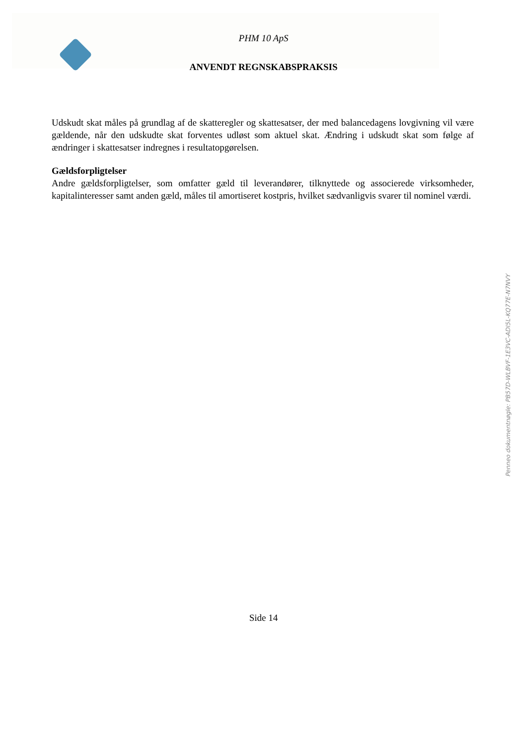PHM 10 ApS
ANVENDT REGNSKABSPRAKSIS
Udskudt skat måles på grundlag af de skatteregler og skattesatser, der med balancedagens lovgivning vil være gældende, når den udskudte skat forventes udløst som aktuel skat. Ændring i udskudt skat som følge af ændringer i skattesatser indregnes i resultatopgørelsen.
Gældsforpligtelser
Andre gældsforpligtelser, som omfatter gæld til leverandører, tilknyttede og associerede virksomheder, kapitalinteresser samt anden gæld, måles til amortiseret kostpris, hvilket sædvanligvis svarer til nominel værdi.
Side 14
Penneo dokumentnøgle: PB57D-WLBVF-1E3VC-ADI5L-KQ77E-N7NVY